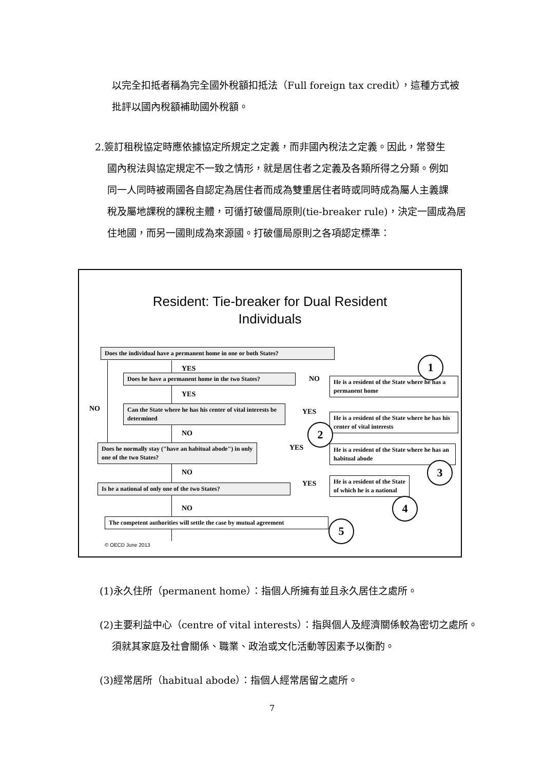以完全扣抵者稱為完全國外稅額扣抵法（Full foreign tax credit），這種方式被
批評以國內稅額補助國外稅額。
2.簽訂租稅協定時應依據協定所規定之定義，而非國內稅法之定義。因此，常發生
國內稅法與協定規定不一致之情形，就是居住者之定義及各類所得之分類。例如
同一人同時被兩國各自認定為居住者而成為雙重居住者時或同時成為屬人主義課
稅及屬地課稅的課稅主體，可循打破僵局原則(tie-breaker rule)，決定一國成為居
住地國，而另一國則成為來源國。打破僵局原則之各項認定標準：
Resident: Tie-breaker for Dual Resident
Individuals
Does the individual have a permanent home in one or both States?
YES
Does he have a permanent home in the two States?
NO
He is a resident of the State where he has a permanent home
1
YES
NO
Can the State where he has his center of vital interests be determined
YES
He is a resident of the State where he has his center of vital interests
2
NO
Does he normally stay ("have an habitual abode") in only one of the two States?
YES
He is a resident of the State where he has an habitual abode
3
NO
YES
Is he a national of only one of the two States?
He is a resident of the State of which he is a national
4
NO
The competent authorities will settle the case by mutual agreement
5
© OECD June 2013
(1)永久住所（permanent home）：指個人所擁有並且永久居住之處所。
(2)主要利益中心（centre of vital interests）：指與個人及經濟關係較為密切之處所。
須就其家庭及社會關係、職業、政治或文化活動等因素予以衡酌。
(3)經常居所（habitual abode）：指個人經常居留之處所。
7